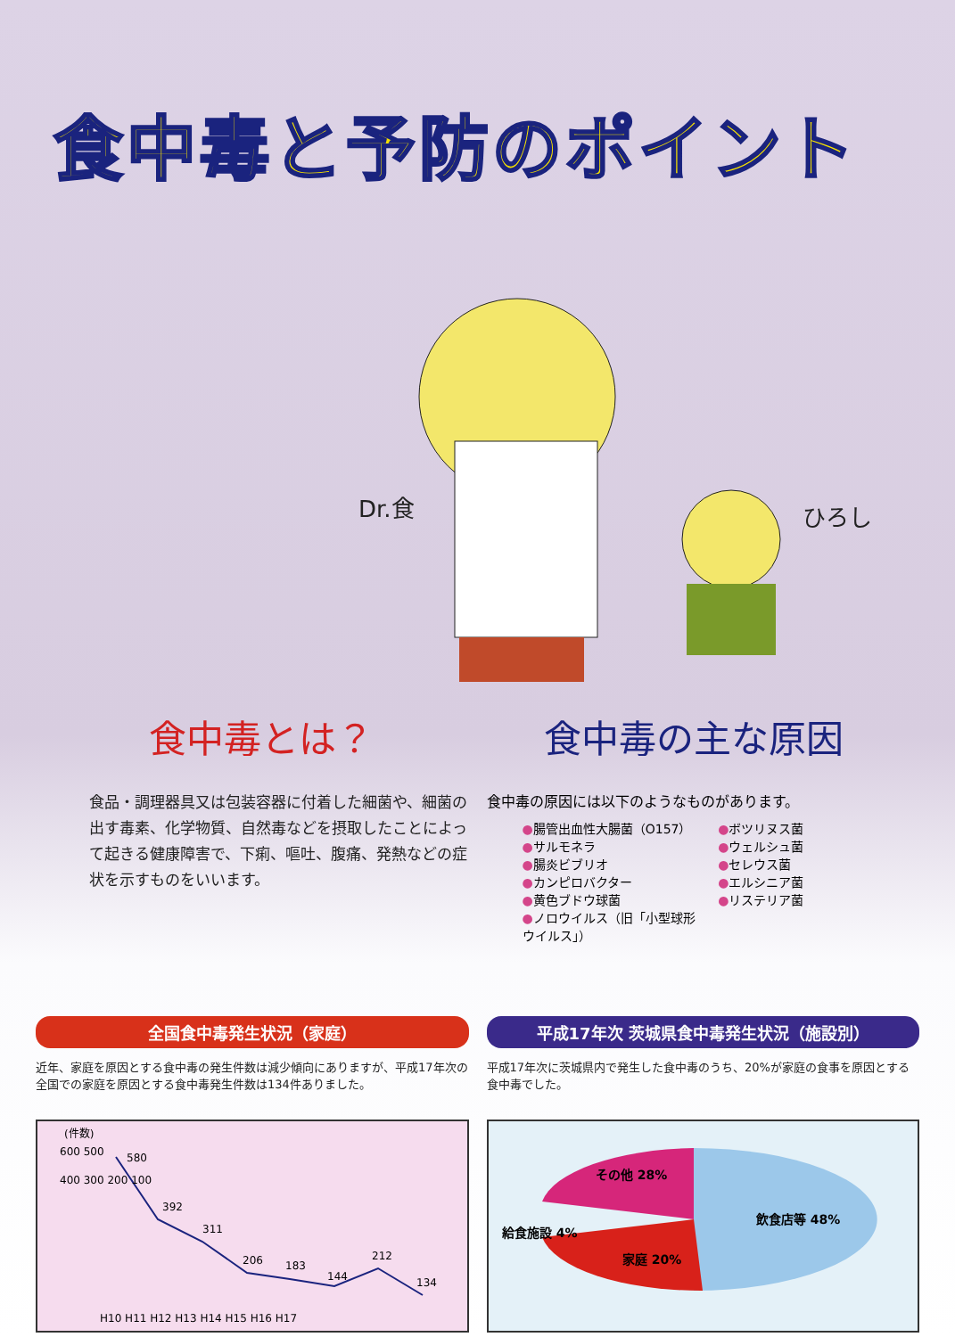食中毒と予防のポイント
Dr.食 ひろし
食中毒とは？
食品・調理器具又は包装容器に付着した細菌や、細菌の出す毒素、化学物質、自然毒などを摂取したことによって起きる健康障害で、下痢、嘔吐、腹痛、発熱などの症状を示すものをいいます。
食中毒の主な原因
食中毒の原因には以下のようなものがあります。
●腸管出血性大腸菌（O157）
●サルモネラ
●腸炎ビブリオ
●カンピロバクター
●黄色ブドウ球菌
●ノロウイルス（旧「小型球形ウイルス」）
●ボツリヌス菌
●ウェルシュ菌
●セレウス菌
●エルシニア菌
●リステリア菌
全国食中毒発生状況（家庭）
近年、家庭を原因とする食中毒の発生件数は減少傾向にありますが、平成17年次の全国での家庭を原因とする食中毒発生件数は134件ありました。
(件数)
600 500
580
392
311
206
183
144
212
134
H10 H11 H12 H13 H14 H15 H16 H17
400 300 200 100
平成17年次 茨城県食中毒発生状況（施設別）
平成17年次に茨城県内で発生した食中毒のうち、20%が家庭の食事を原因とする食中毒でした。
その他 28%
飲食店等 48%
給食施設 4%
家庭 20%